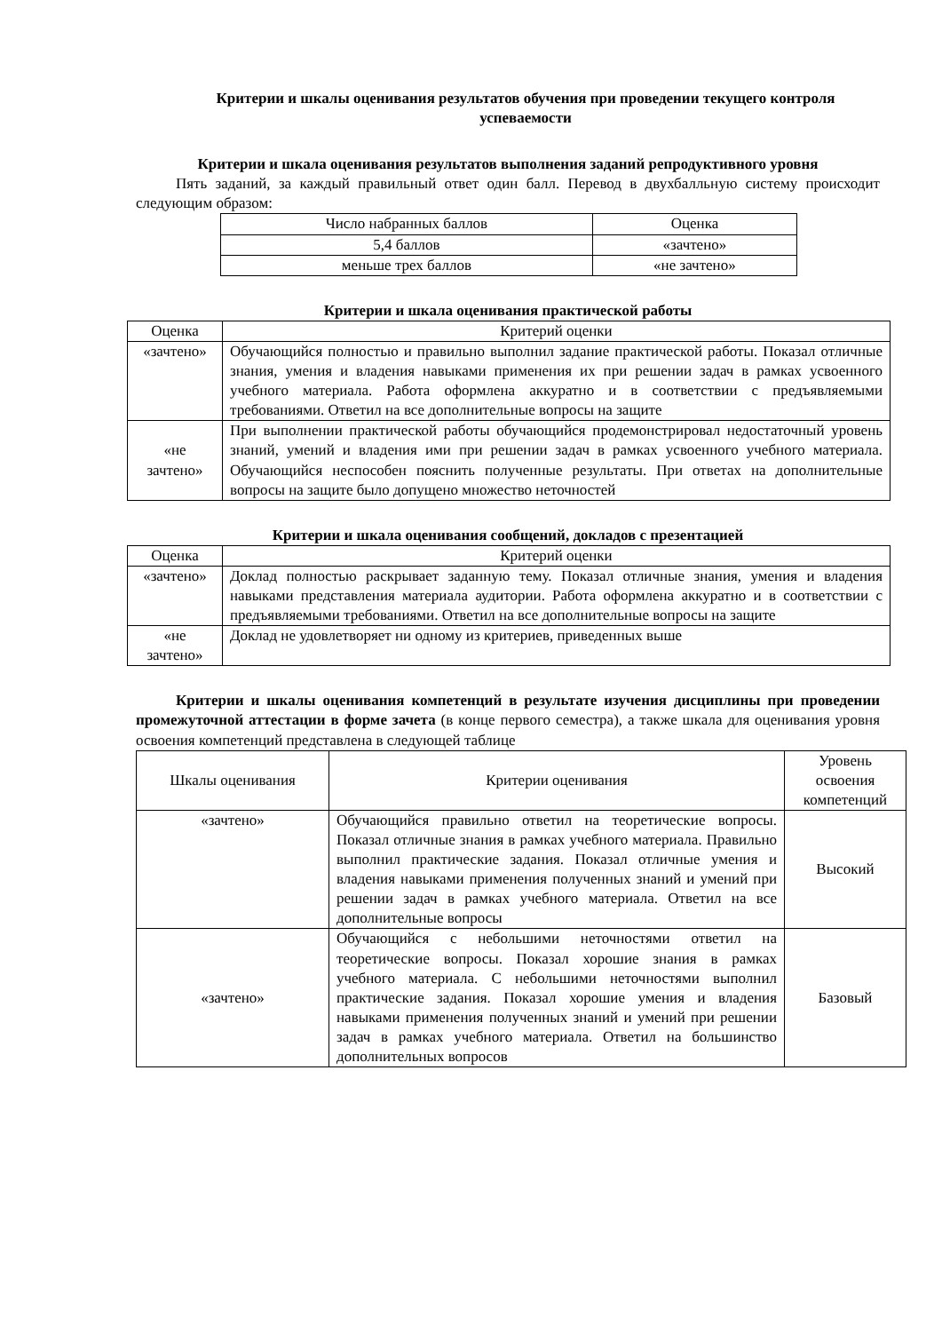Критерии и шкалы оценивания результатов обучения при проведении текущего контроля успеваемости
Критерии и шкала оценивания результатов выполнения заданий репродуктивного уровня
Пять заданий, за каждый правильный ответ один балл. Перевод в двухбалльную систему происходит следующим образом:
| Число набранных баллов | Оценка |
| 5,4 баллов | «зачтено» |
| меньше трех баллов | «не зачтено» |
Критерии и шкала оценивания практической работы
| Оценка | Критерий оценки |
| «зачтено» | Обучающийся полностью и правильно выполнил задание практической работы. Показал отличные знания, умения и владения навыками применения их при решении задач в рамках усвоенного учебного материала. Работа оформлена аккуратно и в соответствии с предъявляемыми требованиями. Ответил на все дополнительные вопросы на защите |
| «не зачтено» | При выполнении практической работы обучающийся продемонстрировал недостаточный уровень знаний, умений и владения ими при решении задач в рамках усвоенного учебного материала. Обучающийся неспособен пояснить полученные результаты. При ответах на дополнительные вопросы на защите было допущено множество неточностей |
Критерии и шкала оценивания сообщений, докладов с презентацией
| Оценка | Критерий оценки |
| «зачтено» | Доклад полностью раскрывает заданную тему. Показал отличные знания, умения и владения навыками представления материала аудитории. Работа оформлена аккуратно и в соответствии с предъявляемыми требованиями. Ответил на все дополнительные вопросы на защите |
| «не зачтено» | Доклад не удовлетворяет ни одному из критериев, приведенных выше |
Критерии и шкалы оценивания компетенций в результате изучения дисциплины при проведении промежуточной аттестации в форме зачета (в конце первого семестра), а также шкала для оценивания уровня освоения компетенций представлена в следующей таблице
| Шкалы оценивания | Критерии оценивания | Уровень освоения компетенций |
| «зачтено» | Обучающийся правильно ответил на теоретические вопросы. Показал отличные знания в рамках учебного материала. Правильно выполнил практические задания. Показал отличные умения и владения навыками применения полученных знаний и умений при решении задач в рамках учебного материала. Ответил на все дополнительные вопросы | Высокий |
| «зачтено» | Обучающийся с небольшими неточностями ответил на теоретические вопросы. Показал хорошие знания в рамках учебного материала. С небольшими неточностями выполнил практические задания. Показал хорошие умения и владения навыками применения полученных знаний и умений при решении задач в рамках учебного материала. Ответил на большинство дополнительных вопросов | Базовый |